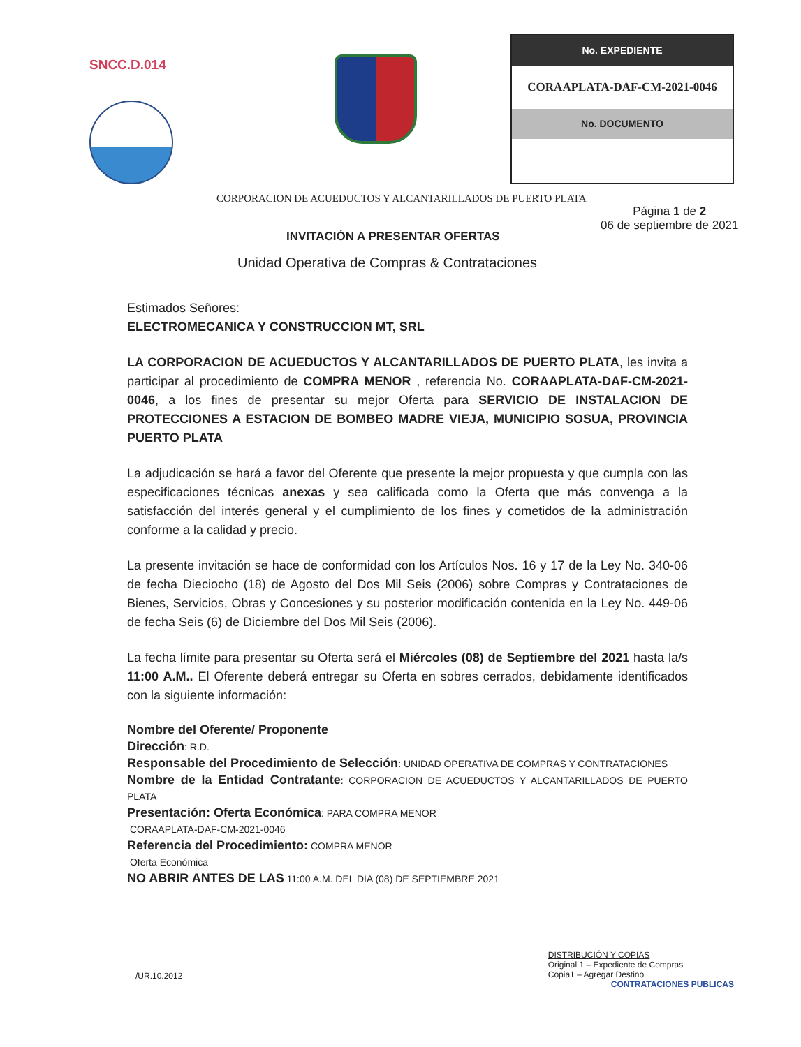SNCC.D.014
| No. EXPEDIENTE |
| --- |
| CORAAPLATA-DAF-CM-2021-0046 |
| No. DOCUMENTO |
CORPORACION DE ACUEDUCTOS Y ALCANTARILLADOS DE PUERTO PLATA
INVITACIÓN A PRESENTAR OFERTAS
Página 1 de 2
06 de septiembre de 2021
Unidad Operativa de Compras & Contrataciones
Estimados Señores:
ELECTROMECANICA Y CONSTRUCCION MT, SRL
LA CORPORACION DE ACUEDUCTOS Y ALCANTARILLADOS DE PUERTO PLATA, les invita a participar al procedimiento de COMPRA MENOR , referencia No. CORAAPLATA-DAF-CM-2021-0046, a los fines de presentar su mejor Oferta para SERVICIO DE INSTALACION DE PROTECCIONES A ESTACION DE BOMBEO MADRE VIEJA, MUNICIPIO SOSUA, PROVINCIA PUERTO PLATA
La adjudicación se hará a favor del Oferente que presente la mejor propuesta y que cumpla con las especificaciones técnicas anexas y sea calificada como la Oferta que más convenga a la satisfacción del interés general y el cumplimiento de los fines y cometidos de la administración conforme a la calidad y precio.
La presente invitación se hace de conformidad con los Artículos Nos. 16 y 17 de la Ley No. 340-06 de fecha Dieciocho (18) de Agosto del Dos Mil Seis (2006) sobre Compras y Contrataciones de Bienes, Servicios, Obras y Concesiones y su posterior modificación contenida en la Ley No. 449-06 de fecha Seis (6) de Diciembre del Dos Mil Seis (2006).
La fecha límite para presentar su Oferta será el Miércoles (08) de Septiembre del 2021 hasta la/s 11:00 A.M.. El Oferente deberá entregar su Oferta en sobres cerrados, debidamente identificados con la siguiente información:
Nombre del Oferente/ Proponente
Dirección: R.D.
Responsable del Procedimiento de Selección: UNIDAD OPERATIVA DE COMPRAS Y CONTRATACIONES
Nombre de la Entidad Contratante: CORPORACION DE ACUEDUCTOS Y ALCANTARILLADOS DE PUERTO PLATA
Presentación: Oferta Económica: PARA COMPRA MENOR
CORAAPLATA-DAF-CM-2021-0046
Referencia del Procedimiento: COMPRA MENOR
Oferta Económica
NO ABRIR ANTES DE LAS 11:00 A.M. DEL DIA (08) DE SEPTIEMBRE 2021
/UR.10.2012
DISTRIBUCIÓN Y COPIAS
Original 1 – Expediente de Compras
Copia1 – Agregar Destino
CONTRATACIONES PUBLICAS